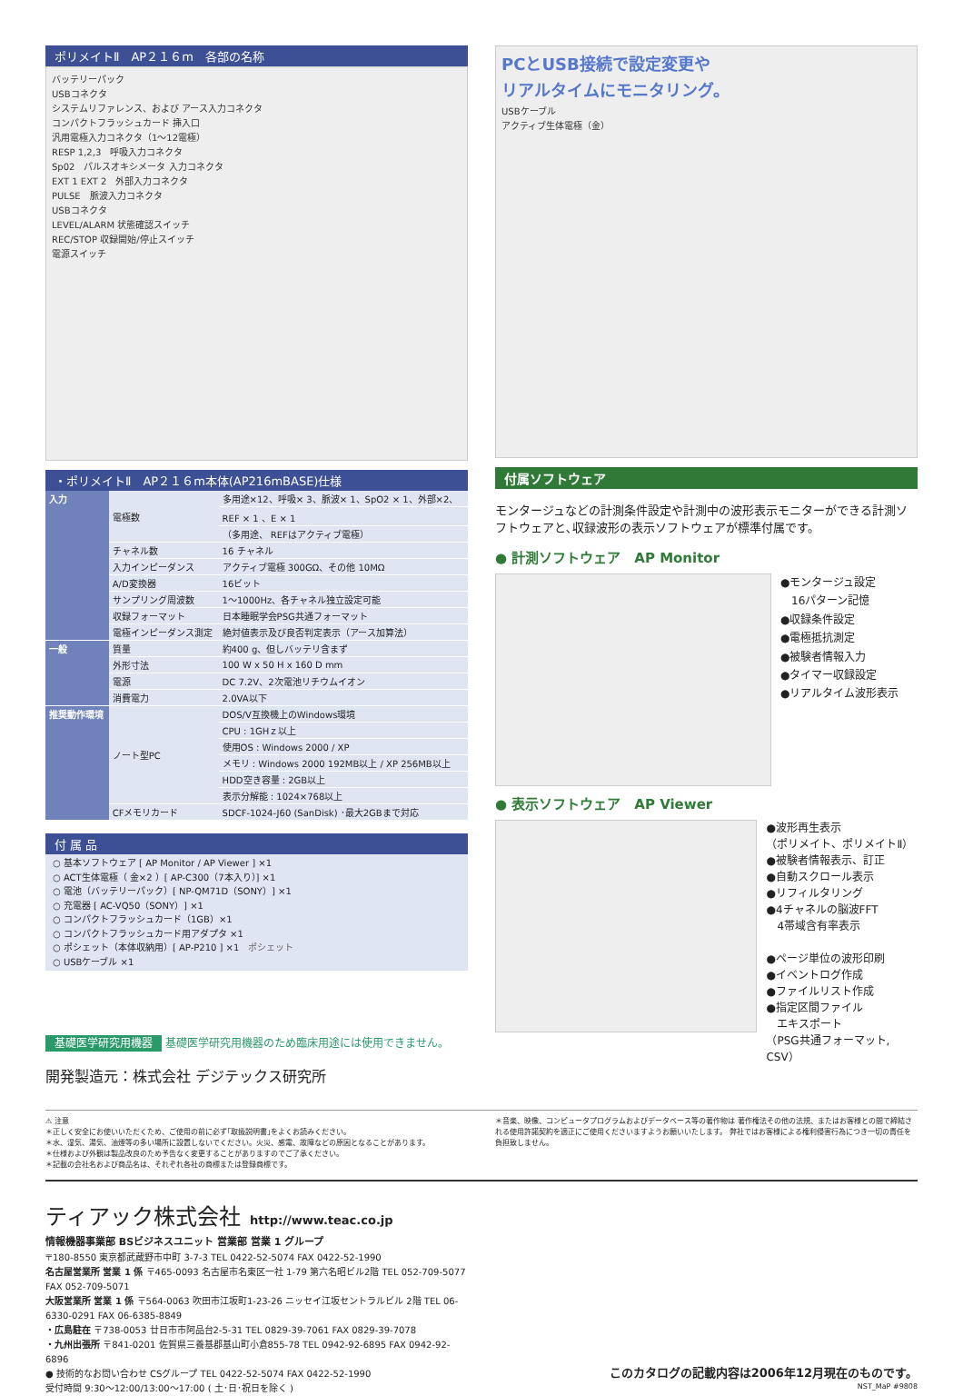ポリメイトⅡ　AP２１６m　各部の名称
バッテリーパック
USBコネクタ
システムリファレンス、および アース入力コネクタ
コンパクトフラッシュカード 挿入口
汎用電極入力コネクタ（1～12電極）
RESP 1,2,3　呼吸入力コネクタ
Sp02　パルスオキシメータ 入力コネクタ
EXT 1 EXT 2　外部入力コネクタ
PULSE　脈波入力コネクタ
USBコネクタ
LEVEL/ALARM 状態確認スイッチ
REC/STOP 収録開始/停止スイッチ
電源スイッチ
・ポリメイトⅡ　AP２１６m本体(AP216mBASE)仕様
| 入力 | 電極数 | 多用途×12、呼吸× 3、脈波× 1、SpO2 × 1、外部×2、 |
| | | REF × 1 、E × 1 |
| | | （多用途、 REFはアクティブ電極） |
| | チャネル数 | 16 チャネル |
| | 入力インピーダンス | アクティブ電極 300GΩ、その他 10MΩ |
| | A/D変換器 | 16ビット |
| | サンプリング周波数 | 1～1000Hz、各チャネル独立設定可能 |
| | 収録フォーマット | 日本睡眠学会PSG共通フォーマット |
| | 電極インピーダンス測定 | 絶対値表示及び良否判定表示（アース加算法） |
| 一般 | 質量 | 約400 g、但しバッテリ含まず |
| | 外形寸法 | 100 W x 50 H x 160 D mm |
| | 電源 | DC 7.2V、2次電池リチウムイオン |
| | 消費電力 | 2.0VA以下 |
| 推奨動作環境 | ノート型PC | DOS/V互換機上のWindows環境 |
| | | CPU : 1GHｚ以上 |
| | | 使用OS : Windows 2000 / XP |
| | | メモリ : Windows 2000 192MB以上 / XP 256MB以上 |
| | | HDD空き容量 : 2GB以上 |
| | | 表示分解能 : 1024×768以上 |
| | CFメモリカード | SDCF-1024-J60 (SanDisk) ･最大2GBまで対応 |
付 属 品
○ 基本ソフトウェア [ AP Monitor / AP Viewer ] ×1
○ ACT生体電極（ 金×2 ）[ AP-C300（7本入り）] ×1
○ 電池（バッテリーパック）[ NP-QM71D（SONY）] ×1
○ 充電器 [ AC-VQ50（SONY）] ×1
○ コンパクトフラッシュカード（1GB）×1
○ コンパクトフラッシュカード用アダプタ ×1
○ ポシェット（本体収納用）[ AP-P210 ] ×1　ポシェット
○ USBケーブル ×1
基礎医学研究用機器 基礎医学研究用機器のため臨床用途には使用できません。
開発製造元：株式会社 デジテックス研究所
PCとUSB接続で設定変更や
リアルタイムにモニタリング。
USBケーブル
アクティブ生体電極（金）
付属ソフトウェア
モンタージュなどの計測条件設定や計測中の波形表示モニターができる計測ソフトウェアと､収録波形の表示ソフトウェアが標準付属です。
● 計測ソフトウェア　AP Monitor
●モンタージュ設定
　16パターン記憶
●収録条件設定
●電極抵抗測定
●被験者情報入力
●タイマー収録設定
●リアルタイム波形表示
● 表示ソフトウェア　AP Viewer
●波形再生表示
（ポリメイト、ポリメイトⅡ）
●被験者情報表示、訂正
●自動スクロール表示
●リフィルタリング
●4チャネルの脳波FFT
　4帯域含有率表示
●ページ単位の波形印刷
●イベントログ作成
●ファイルリスト作成
●指定区間ファイル
　エキスポート
（PSG共通フォーマット, CSV）
⚠ 注意
＊正しく安全にお使いいただくため、ご使用の前に必ず｢取扱説明書｣をよくお読みください。
＊水、湿気、湯気、油煙等の多い場所に設置しないでください。火災、感電、故障などの原因となることがあります。
＊仕様および外観は製品改良のため予告なく変更することがありますのでご了承ください。
＊記載の会社名および商品名は、それぞれ各社の商標または登録商標です。
＊音楽、映像、コンピュータプログラムおよびデータベース等の著作物は 著作権法その他の法規、またはお客様との間で締結される使用許諾契約を適正にご使用くださいますようお願いいたします。 弊社ではお客様による権利侵害行為につき一切の責任を負担致しません。
ティアック株式会社　http://www.teac.co.jp
情報機器事業部 BSビジネスユニット 営業部 営業 1 グループ
〒180-8550 東京都武蔵野市中町 3-7-3 TEL 0422-52-5074 FAX 0422-52-1990
名古屋営業所 営業 1 係 〒465-0093 名古屋市名東区一社 1-79 第六名昭ビル2階 TEL 052-709-5077 FAX 052-709-5071
大阪営業所 営業 1 係 〒564-0063 吹田市江坂町1-23-26 ニッセイ江坂セントラルビル 2階 TEL 06-6330-0291 FAX 06-6385-8849
・広島駐在 〒738-0053 廿日市市阿品台2-5-31 TEL 0829-39-7061 FAX 0829-39-7078
・九州出張所 〒841-0201 佐賀県三養基郡基山町小倉855-78 TEL 0942-92-6895 FAX 0942-92-6896
● 技術的なお問い合わせ CSグループ TEL 0422-52-5074 FAX 0422-52-1990
受付時間 9:30～12:00/13:00～17:00 ( 土･日･祝日を除く )
このカタログの記載内容は2006年12月現在のものです。
NST_MaP #9808